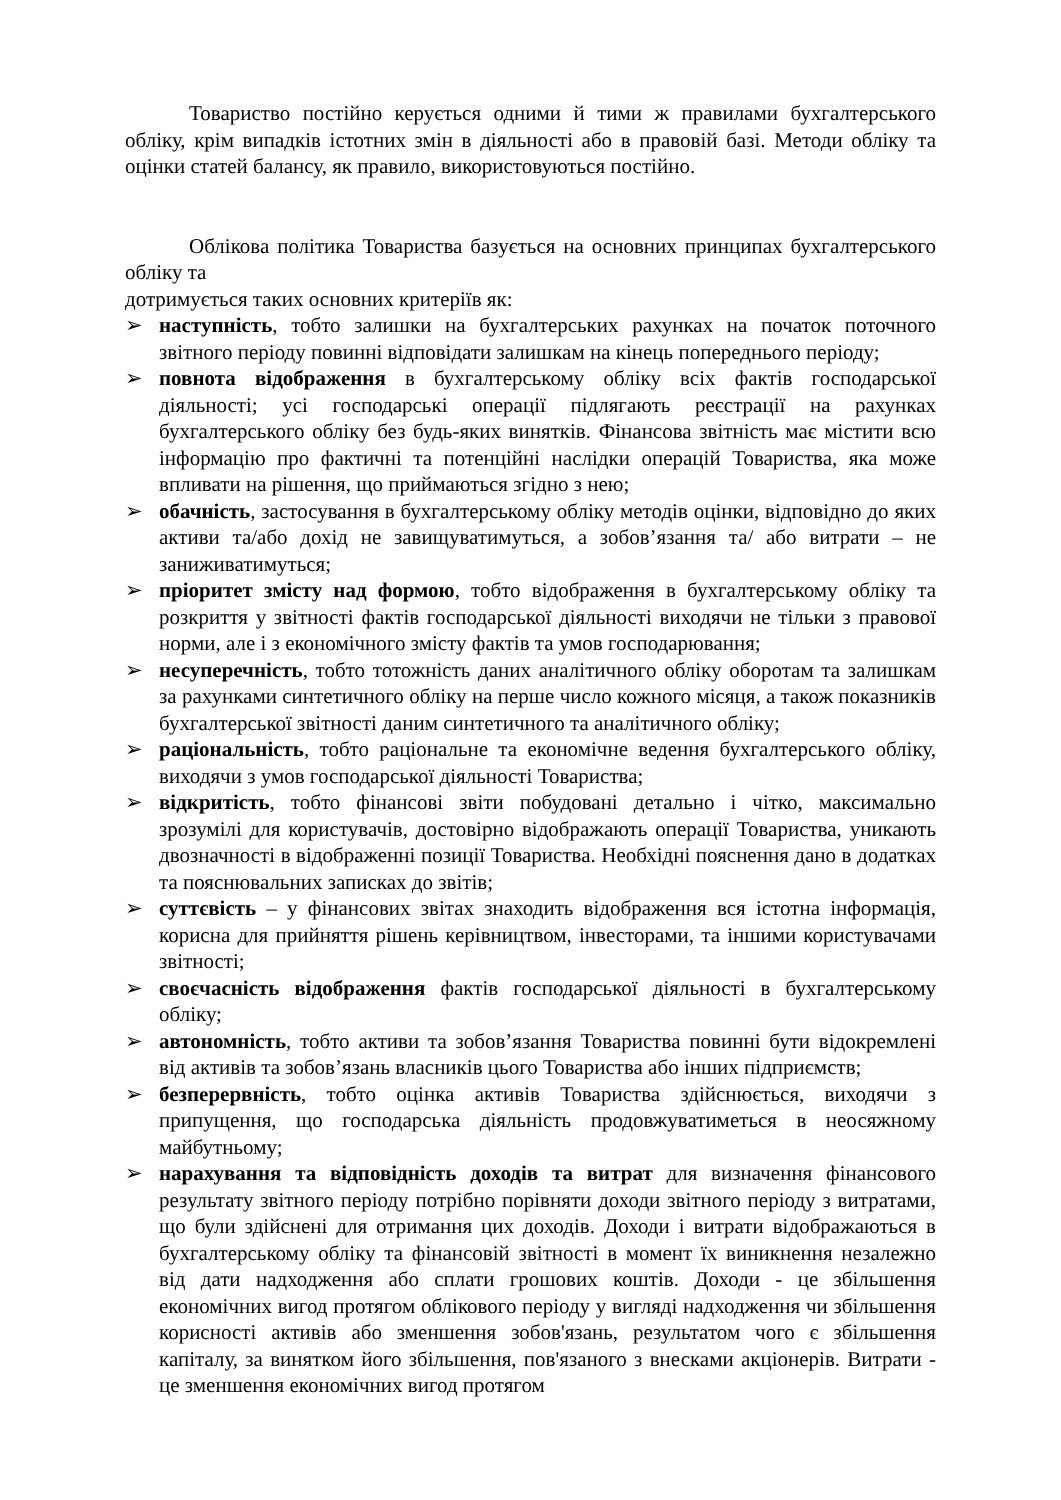Товариство постійно керується одними й тими ж правилами бухгалтерського обліку, крім випадків істотних змін в діяльності або в правовій базі. Методи обліку та оцінки статей балансу, як правило, використовуються постійно.
Облікова політика Товариства базується на основних принципах бухгалтерського обліку та
дотримується таких основних критеріїв як:
➢ наступність, тобто залишки на бухгалтерських рахунках на початок поточного звітного періоду повинні відповідати залишкам на кінець попереднього періоду;
➢ повнота відображення в бухгалтерському обліку всіх фактів господарської діяльності; усі господарські операції підлягають реєстрації на рахунках бухгалтерського обліку без будь-яких винятків. Фінансова звітність має містити всю інформацію про фактичні та потенційні наслідки операцій Товариства, яка може впливати на рішення, що приймаються згідно з нею;
➢ обачність, застосування в бухгалтерському обліку методів оцінки, відповідно до яких активи та/або дохід не завищуватимуться, а зобов’язання та/ або витрати – не заниживатимуться;
➢ пріоритет змісту над формою, тобто відображення в бухгалтерському обліку та розкриття у звітності фактів господарської діяльності виходячи не тільки з правової норми, але і з економічного змісту фактів та умов господарювання;
➢ несуперечність, тобто тотожність даних аналітичного обліку оборотам та залишкам за рахунками синтетичного обліку на перше число кожного місяця, а також показників бухгалтерської звітності даним синтетичного та аналітичного обліку;
➢ раціональність, тобто раціональне та економічне ведення бухгалтерського обліку, виходячи з умов господарської діяльності Товариства;
➢ відкритість, тобто фінансові звіти побудовані детально і чітко, максимально зрозумілі для користувачів, достовірно відображають операції Товариства, уникають двозначності в відображенні позиції Товариства. Необхідні пояснення дано в додатках та пояснювальних записках до звітів;
➢ суттєвість – у фінансових звітах знаходить відображення вся істотна інформація, корисна для прийняття рішень керівництвом, інвесторами, та іншими користувачами звітності;
➢ своєчасність відображення фактів господарської діяльності в бухгалтерському обліку;
➢ автономність, тобто активи та зобов’язання Товариства повинні бути відокремлені від активів та зобов’язань власників цього Товариства або інших підприємств;
➢ безперервність, тобто оцінка активів Товариства здійснюється, виходячи з припущення, що господарська діяльність продовжуватиметься в неосяжному майбутньому;
➢ нарахування та відповідність доходів та витрат для визначення фінансового результату звітного періоду потрібно порівняти доходи звітного періоду з витратами, що були здійснені для отримання цих доходів. Доходи і витрати відображаються в бухгалтерському обліку та фінансовій звітності в момент їх виникнення незалежно від дати надходження або сплати грошових коштів. Доходи - це збільшення економічних вигод протягом облікового періоду у вигляді надходження чи збільшення корисності активів або зменшення зобов'язань, результатом чого є збільшення капіталу, за винятком його збільшення, пов'язаного з внесками акціонерів. Витрати - це зменшення економічних вигод протягом